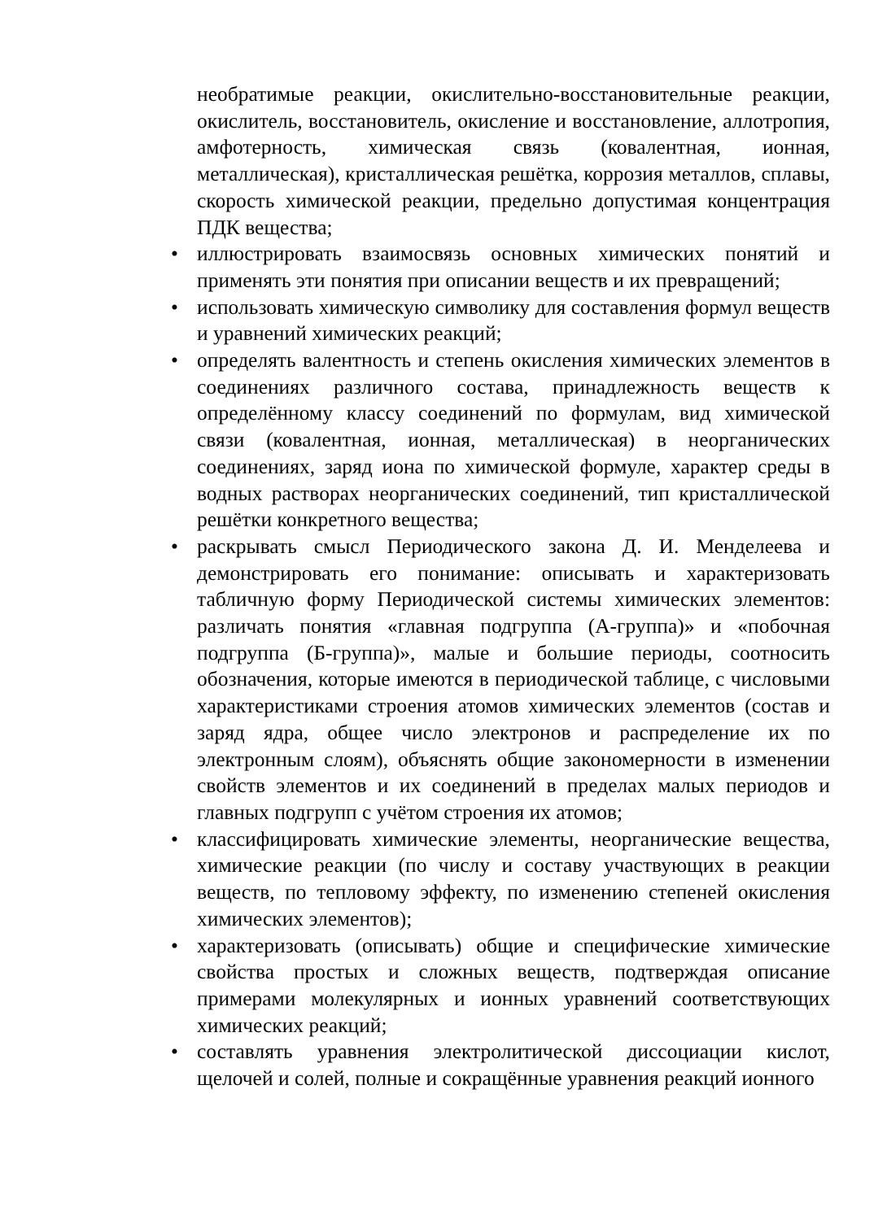необратимые реакции, окислительно-восстановительные реакции, окислитель, восстановитель, окисление и восстановление, аллотропия, амфотерность, химическая связь (ковалентная, ионная, металлическая), кристаллическая решётка, коррозия металлов, сплавы, скорость химической реакции, предельно допустимая концентрация ПДК вещества;
• иллюстрировать взаимосвязь основных химических понятий и применять эти понятия при описании веществ и их превращений;
• использовать химическую символику для составления формул веществ и уравнений химических реакций;
• определять валентность и степень окисления химических элементов в соединениях различного состава, принадлежность веществ к определённому классу соединений по формулам, вид химической связи (ковалентная, ионная, металлическая) в неорганических соединениях, заряд иона по химической формуле, характер среды в водных растворах неорганических соединений, тип кристаллической решётки конкретного вещества;
• раскрывать смысл Периодического закона Д. И. Менделеева и демонстрировать его понимание: описывать и характеризовать табличную форму Периодической системы химических элементов: различать понятия «главная подгруппа (А-группа)» и «побочная подгруппа (Б-группа)», малые и большие периоды, соотносить обозначения, которые имеются в периодической таблице, с числовыми характеристиками строения атомов химических элементов (состав и заряд ядра, общее число электронов и распределение их по электронным слоям), объяснять общие закономерности в изменении свойств элементов и их соединений в пределах малых периодов и главных подгрупп с учётом строения их атомов;
• классифицировать химические элементы, неорганические вещества, химические реакции (по числу и составу участвующих в реакции веществ, по тепловому эффекту, по изменению степеней окисления химических элементов);
• характеризовать (описывать) общие и специфические химические свойства простых и сложных веществ, подтверждая описание примерами молекулярных и ионных уравнений соответствующих химических реакций;
• составлять уравнения электролитической диссоциации кислот, щелочей и солей, полные и сокращённые уравнения реакций ионного